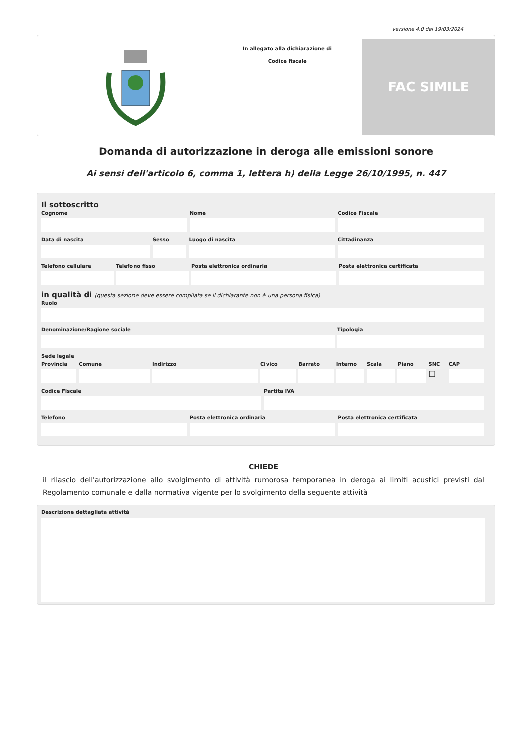versione 4.0 del 19/03/2024
In allegato alla dichiarazione di
Codice fiscale
FAC SIMILE
Domanda di autorizzazione in deroga alle emissioni sonore
Ai sensi dell'articolo 6, comma 1, lettera h) della Legge 26/10/1995, n. 447
Il sottoscritto
Cognome Nome Codice Fiscale
Data di nascita Sesso Luogo di nascita Cittadinanza
Telefono cellulare Telefono fisso Posta elettronica ordinaria Posta elettronica certificata
in qualità di (questa sezione deve essere compilata se il dichiarante non è una persona fisica)
Ruolo
Denominazione/Ragione sociale Tipologia
Sede legale
Provincia Comune Indirizzo Civico Barrato Interno Scala Piano SNC
☐
CAP
Codice Fiscale Partita IVA
Telefono Posta elettronica ordinaria Posta elettronica certificata
CHIEDE
il rilascio dell'autorizzazione allo svolgimento di attività rumorosa temporanea in deroga ai limiti acustici previsti dal Regolamento comunale e dalla normativa vigente per lo svolgimento della seguente attività
Descrizione dettagliata attività